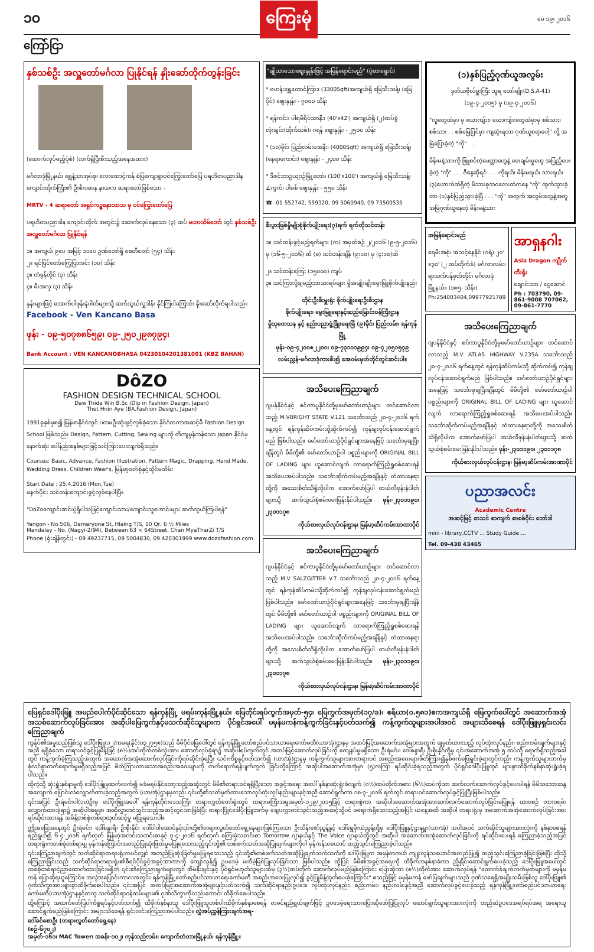၁၀ ကြေးမုံ မေ ၁၉၊ ၂၀၁၆
ကြော်ငြာ
နှစ်သစ်ဦး အလှူတော်မင်္ဂလာ ပြုနိုင်ရန် နှိုးဆော်တိုက်တွန်းခြင်း
(ဆောက်လုပ်မည့်ပုံစံ) (လက်ရှိပြီးစီးသည့်အနေအထား)
မင်္ဂလာဒုံမြို့နယ်၊ ရွှေနံ့သာအုပ်စု၊ လေးထောင့်ကန် စံပြကျေးရွာဝင်ကြွေးတော်ပြေ ပရဟိတပညာဒါန ကျောင်းတိုက်ကြီး၏ ဦးစီးပဓာန နာယက ဆရာတော်ဖြစ်သော -
MRTV - 4 ဆရာတော် အရှင်ကဥ္စနောဘာသ မှ ဝင်ကြွေးတော်ပြေ
ပရဟိတပညာဒါန ကျောင်းတိုက် အတွင်း၌ ဆောက်လုပ်နေသော (၃) ထပ် မဟာသိမ်တော် တွင် နှစ်သစ်ဦး အလှူတော်မင်္ဂလာ ပြုနိုင်ရန်
၁။ အကျယ် ၉ပေ အမြင့် ၁၁ပေ ဥဏ်တော်ရှိ စေတီတော် (၅၄) သိန်း
၂။ ရင်ပြင်တော်ကြွေပြားခင်း (၁၀) သိန်း
၃။ တံခွန်တိုင် (၃) သိန်း
၄။ မီးအလှ (၃) သိန်း
နှန်းများဖြင့် အောက်ပါဖုန်းနံပါတ်များသို့ ဆက်သွယ်လှူဒါန်း နိုင်ကြပါကြောင်း နိုးဆော်လိုက်ရပါသည်။ Facebook - Ven Kancano Basa
ဖုန်း - ၀၉-၅၀၇၈၈၆၅၉၊ ၀၉-၂၅၀၂၉၈၇၉၄၊
Bank Account : VEN KANCANOBHASA 04230104201381001 (KBZ BAHAN)
DôZO
FASHION DESIGN TECHNICAL SCHOOL
Daw Thida Win B.Sc (Dip in Fashion Design, Japan)
Thet Hnin Aye (BA.Fashion Design, Japan)
1991ခုနှစ်မှစ၍ မြန်မာနိုင်ငံတွင် ပထမဦးဆုံးဖွင့်လှစ်ခဲ့သော နိုင်ငံတကာအဆင့်မီ Fashion Design School ဖြစ်သည်။ Design, Pattern, Cutting, Sewing များကို တိကျမှန်ကန်သော Japan နိုင်ငံမှ နောက်ဆုံး ပေါ်နည်းစနစ်များဖြင့်သင်ကြားပေးလျက်ရှိသည်။
Courses: Basic, Advance, Fashion Illustration, Pattern Magic, Drapping, Hand Made, Wedding Dress, Children Wear's, မြန်မာ့ဝတ်စုံနှင့်ထိုင်မသိမ်း
Start Date : 25.4.2016 (Mon,Tue)
မနက်ပိုင်း သင်တန်းကျောင်းဖွင့်လှစ်နေပါပြီ။
"DoZoကျောင်းဆင်းပွဲရှိပါသဖြင့်ကျောင်းသား/ကျောင်းသူဟောင်းများ ဆက်သွယ်ကြပါရန်"
Yangon - No.506, Damaryone St, Hlaing T/S, 10 Qr, 6 ½ Miles
Mandalay - No. (Nagyi-2/94), Between 63 × 64Street, Chan MyaTharZi T/S
Phone (ရုံးချိန်တွင်း) - 09 49237715, 09 5004830, 09 420301999 www.dozofashion.com
"ချိုသာသောဈေးနှုန်းဖြင့် အမြန်ရောင်းမည်" (ပွဲစားရှောင်)
* ဗဟန်းရွှေတောင်ကြား၊ (3300Sqft)အကျယ်ရှိ မြေသီးသန့်၊ (မြေပိုင်) ဈေးနှုန်း - ၇၀၀၀ သိန်း
* ရန်ကင်း၊ ပါရမီရိပ်သာနီး၊ (40'x42') အကျယ်ရှိ (၂)ထပ်ခွဲ လုံးချင်း(တိုက်သစ်)၊ ဂရန် ဈေးနှုန်း - ၂၅၀၀ သိန်း
* (၁၀)မိုင်၊ ပြည်လမ်းမအနီး၊ (4000Sqft) အကျယ်ရှိ မြေသီးသန့်၊(နေရာကောင်း) ဈေးနှုန်း - ၂၄၀၀ သိန်း
* ဒီဇင်ဘာဥယျာဉ်မြို့တော်၊ (100'x100') အကျယ်ရှိ မြေသီးသန့်၊ ∠ကွက်၊ ပါမစ် ဈေးနှုန်း - ၅၅၀ သိန်း
☎- 01 552742, 559320, 09 5060940, 09 73500535
စီးပွားဖြစ်မှိုမျိုးစုံစိုက်ပျိုးရေး(၇)ရက် ရက်တိုသင်တန်း
၁။ သင်တန်းဖွင့်မည့်ရက်များ (က) အမှတ်စဉ် ၂/၂၀၁၆ (၉-၅-၂၀၁၆) မှ (၁၆-၅-၂၀၁၆) ထိ (ခ) သင်တန်းချိန် (၉း၁၀) မှ (၄း၁၀)ထိ
၂။ သင်တန်းကြေး (၁၅၀၀၀) ကျပ်
၃။ သင်ကြားပို့ချမည့်ဘာသာရပ်များ မှိုအမျိုးမျိုးမွေးမြူစိုက်ပျိုးနည်း
တိုင်းဦးစီးမှူးရုံး စိုက်ပျိုးရေးဦးစီးဌာန
စိုက်ပျိုးရေး၊ မွေးမြူရေးနှင့်ဆည်မြောင်းဝန်ကြီးဌာန
မှိုသုတေသန နှင့် နည်းပညာဖွံ့ဖြိုးရေးခြံ (၉)မိုင်၊ ပြည်လမ်း၊ ရန်ကုန်မြို့
ဖုန်း-၀၉-၄၂၀၀၈၂၂၀၀၊ ၀၉-၇၃၁၀၁၉၉၄၊ ၀၉-၄၂၀၅၁၅၇၉
လမ်းညွှန်-မင်္ဂလာဒုံကားစီး၍ အေဝမ်းမှတ်တိုင်တွင်ဆင်းပါ။
အသိပေးကြေညာချက်
ဂျပန်နိုင်ငံနှင့် စင်ကာပူနိုင်ငံတို့မှမော်တော်ယာဉ်များ တင်ဆောင်လာသည့် M.VBRIGHT STATE V.121 သင်္ဘောသည် ၂၀-၄-၂၀၁၆ ရက်နေ့တွင် ရန်ကုန်ဆိပ်ကမ်းသို့ဆိုက်ကပ်၍ ကုန်ချလုပ်ငန်းဆောင်ရွက်မည် ဖြစ်ပါသည်။ မော်တော်ယာဉ်ပိုင်ရှင်များအနေဖြင့် သင်္ဘောမှချပြီးချိန်တွင် မိမိတို့၏ မော်တော်ယာဉ်ပါ ပစ္စည်းများကို ORIGINAL BILL OF LADING များ ယူဆောင်လျက် လာရောက်ကြည့်ရှုစစ်ဆေးရန် အသိပေးအပ်ပါသည်။ သင်္ဘောဆိုက်ကပ်မည့်အချိန်နှင့် တံတားနေရာတို့ကို အသေးစိတ်သိရှိလိုပါက အောက်ဖော်ပြပါ တယ်လီဖုန်းနံပါတ်များသို့ ဆက်သွယ်စုံစမ်းမေးမြန်းနိုင်ပါသည်။ ဖုန်း-၂၃၀၁၁၉၀၊ ၂၃၀၁၁၇၈
ကိုယ်စားလှယ်လုပ်ငန်းဌာန၊ မြန်မာ့ဆိပ်ကမ်းအာဏာပိုင်
အသိပေးကြေညာချက်
ဂျပန်နိုင်ငံနှင့် စင်ကာပူနိုင်ငံတို့မှမော်တော်ယာဉ်များ တင်ဆောင်လာသည့် M.V SALZGITTER V.7 သင်္ဘောသည် ၂၀-၄-၂၀၁၆ ရက်နေ့တွင် ရန်ကုန်ဆိပ်ကမ်းသို့ဆိုက်ကပ်၍ ကုန်ချလုပ်ငန်းဆောင်ရွက်မည် ဖြစ်ပါသည်။ မော်တော်ယာဉ်ပိုင်ရှင်များအနေဖြင့် သင်္ဘောမှချပြီးချိန်တွင် မိမိတို့၏ မော်တော်ယာဉ်ပါ ပစ္စည်းများကို ORIGINAL BILL OF LADING များ ယူဆောင်လျက် လာရောက်ကြည့်ရှုစစ်ဆေးရန် အသိပေးအပ်ပါသည်။ သင်္ဘောဆိုက်ကပ်မည့်အချိန်နှင့် တံတားနေရာတို့ကို အသေးစိတ်သိရှိလိုပါက အောက်ဖော်ပြပါ တယ်လီဖုန်းနံပါတ်များသို့ ဆက်သွယ်စုံစမ်းမေးမြန်းနိုင်ပါသည်။ ဖုန်း-၂၃၀၁၁၉၀၊ ၂၃၀၁၁၇၈
ကိုယ်စားလှယ်လုပ်ငန်းဌာန၊ မြန်မာ့ဆိပ်ကမ်းအာဏာပိုင်
(၁)နှစ်ပြည့်ဂုဏ်ယူအလွမ်း
ဒုတိယဗိုလ်မှူးကြီး သူရ တော်မျိုး(D.S.A-41)
(၁၉-၄-၂၀၁၅) မှ (၁၉-၄-၂၀၁၆)
"လူတွေထဲမှာ မှ ယောကျ်ား၊ ယောကျ်ားတွေထဲမှာမှ စစ်သား၊ စစ်သား . . စစ်မြေပြင်မှာ ကျဆုံးရတာ ဂုဏ်ယူစရာပေါ့" လို့ အမြဲပြောခဲ့တဲ့ "ကို" . . .
မိန်းမနဲ့သားကို ဖြူစင်တဲ့မေတ္တာတွေနဲ့ ဖေးချမ်းမှုတွေ အပြည့်ပေးခဲ့တဲ့ "ကို" . . . ဇီနွေဆိုရင် . . . ကိုရယ်၊ မိန်းမရယ်၊ သားရယ်၊ (၃)ယောက်ထဲရှိတဲ့ မိသားစုဘဝလေးထဲကနေ "ကို" ထွက်သွားခဲ့တာ (၁)နှစ်ပြည့်သွားခဲ့ပြီ . . . "ကို" အတွက် အလွမ်းတွေနဲ့အတူ အမြဲဂုဏ်ယူနေတဲ့ မိန်းမနဲ့သား
အမြန်ရောင်းမည်
ရေမီးအစုံ၊ အသင့်နေနိုင် (ဂရံ) ၂၀' x၃၀' (၂ ထပ်တိုက်ခံ) မင်္ဂလာလမ်း၊ ရာသက်ပန်မှတ်တိုင်၊ မင်္ဂလာဒုံ မြို့နယ်။ (၁၈၅- သိန်း)
Ph:254003404,09977921789
အာရှနဂါး
Asia Dragon ကျိုက်ထီးရိုး
ချောင်းသာ / ငွေဆောင်
Ph : 703790, 09-861-9008 707062, 09-861-7770
အသိပေးကြေညာချက်
ဂျပန်နိုင်ငံနှင့် စင်ကာပူနိုင်ငံတို့မှမော်တော်ယာဉ်များ တင်ဆောင်လာသည့် M.V ATLAS HIGHWAY V.235A သင်္ဘောသည် ၂၀-၄-၂၀၁၆ ရက်နေ့တွင် ရန်ကုန်ဆိပ်ကမ်းသို့ ဆိုက်ကပ်၍ ကုန်ချလုပ်ငန်းဆောင်ရွက်မည် ဖြစ်ပါသည်။ မော်တော်ယာဉ်ပိုင်ရှင်များအနေဖြင့် သင်္ဘောမှချပြီးချိန်တွင် မိမိတို့၏ မော်တော်ယာဉ်ပါ ပစ္စည်းများကို ORIGINAL BILL OF LADING များ ယူဆောင်လျက် လာရောက်ကြည့်ရှုစစ်ဆေးရန် အသိပေးအပ်ပါသည်။ သင်္ဘောဆိုက်ကပ်မည့်အချိန်နှင့် တံတားနေရာတို့ကို အသေးစိတ်သိရှိလိုပါက အောက်ဖော်ပြပါ တယ်လီဖုန်းနံပါတ်များသို့ ဆက်သွယ်စုံစမ်းမေးမြန်းနိုင်ပါသည်။ ဖုန်း-၂၃၀၁၁၉၀၊ ၂၃၀၁၁၇၈
ကိုယ်စားလှယ်လုပ်ငန်းဌာန၊ မြန်မာ့ဆိပ်ကမ်းအာဏာပိုင်
ပညာအလင်း
Academic Centre
အဆင့်မြင့် စာသင် စာကျက် စာစစ်ဝိုင်း ဘော်ဒါ
mini - library,CCTV ... Study Guide ...
Tel. 09-430 43465
မြေရှင်ဒေါ်ပိုးဖြူ အမည်ပေါက်ပိုင်ဆိုင်သော ရန်ကုန်မြို့ မရမ်းကုန်းမြို့နယ်၊ မြေတိုင်းရပ်ကွက်အမှတ်-၅၄၊ မြေကွက်အမှတ်(၁၇/ခ)၊ ဧရိယာ(၀.၅၈၁)ဧကအကျယ်ရှိ မြေကွက်ပေါ်တွင် အဆောက်အအုံအသစ်ဆောက်လုပ်ခြင်းအား အဆိုပါမြေကွက်နှင့်မသက်ဆိုင်သူများက ပိုင်ရှင်အပေါ် မမှန်မကန်ကန့်ကွက်ခြင်းနှင့်ပတ်သက်၍ ကန့်ကွက်သူများအပါအဝင် အများသိစေရန် ဒေါ်ပိုးဖြူမှရှင်းလင်းကြေညာချက်
ကွန်ုပ်၏အမှုသည်ဖြစ်သူ ဒေါ်ပိုးဖြူ(၁၂/ကမရ(နိုင်)၀၃၂၇၅၈)သည် မိမိပိုင်မြေပေါ်တွင် ရန်ကုန်မြို့တော်စည်ပင်သာယာရေးကော်မတီ(ယာ/အုံ)ဌာနမှ အထပ်မြင့်အဆောက်အအုံများအတွက် ချမှတ်ထားသည့် လုပ်ထုံးလုပ်နည်း၊ စည်းကမ်းချက်များနှင့်အညီ ရရှိခဲ့သော တရားဝင်ခွင့်ပြုမိန့်ဖြင့် (၈½)ထပ်တိုက်တစ်လုံးအား ဆောက်လုပ်ခဲ့ရာ၌ အဆိုပါရပ်ကွက်တွင် အထပ်မြင့်ဆောက်လုပ်ခြင်းကို ကျေနပ်မှုမရှိသော ဦးရဲမင်း၊ ဒေါ်စန္ဒာရီ၊ ဦးစိုးနိုင်တို့မှ ၎င်းအဆောက်အအုံ ၅ ထပ်သို့ ရောက်ရှိသည့်အခါတွင် ကန့်ကွက်ခဲ့ကြသည့်အတွက် အဆောက်အအုံဆောက်လုပ်ခြင်းကိုရပ်ဆိုင်းခဲ့ရပြီး ယင်းကိစ္စနှင့်ပတ်သက်၍ (ယာ/အုံ)ဌာနမှ ကန့်ကွက်သူများအားတရားဝင် အစည်းအဝေးများဖိတ်ကြား၍နှစ်ဖက်ဖြေရှင်းခဲ့ရာတွင်လည်း ကန့်ကွက်သူများဘက်မှ စုံလင်စွာတက်ရောက်မှုမရှိသည့်အပြင် ဖိတ်ကြားထားသောအစည်းအဝေးများကို တက်ရောက်ရန်ပျက်ကွက် ခြင်းတို့ကြောင့် အဆိုပါအဆောက်အအုံမှာ (၅)လကြာ ရပ်ဆိုင်းခဲ့ရသည့်အတွက် ပိုင်ရှင်ဒေါ်ပိုးဖြူတွင် များစွာထိခိုက်နစ်နာဆုံးရှုံးခဲ့ရပါသည်။
ထိုကဲ့သို့ ဆုံးရှုံးနစ်နာမှုကို ဒေါ်ပိုးဖြူမှဆက်လက်၍ မခံမရပ်နိုင်တော့သည့်အဆုံးတွင် မိမိ၏တရားဝင်ရရှိပြီးသော အခွင့်အရေး အပေါ် နစ်နာဆုံးရှုံးခံလျက် (၈½)ထပ်တိုက်အစား (၆½)ထပ်ကိုသာ ဆက်လက်ဆောက်လုပ်ခွင့်ပေးပါရန် မိမိသဘောဆန္ဒအလျောက် ပြောင်းလဲလျှောက်ထားခဲ့သည့်အတွက် (ယာ/အုံ)ဌာနမှလည်း ၎င်းတို့၏သတ်မှတ်ထားသောလုပ်ထုံးလုပ်နည်းများနှင့်အညီ ဆောင်ရွက်ကာ ၁၈-၃-၂၀၁၆ ရက်တွင် တရားဝင်ဆောက်လုပ်ခွင့်ပြုပြီးဖြစ်ပါသည်။
၎င်းအပြင် ဦးရဲမင်းပါ(၁၀)ဦးမှ ဒေါ်ပိုးဖြူအပေါ် ရန်ကုန်တိုင်းဒေသကြီး တရားလွှတ်တော်ရုံးတွင် တရားမကြီးအမှုအမှတ်-၁၂၉/၂၀၁၅ဖြင့် တရားစွဲကာ အဆိုပါအဆောက်အအုံအားဆက်လက်ဆောက်လုပ်ခြင်းမပြုရန် ထာဝစဉ် တားဝရမ်းလျှောက်ထားခဲ့ရာ၌ အဆိုပါအမှုမှာ အဆိုလွှာတင်သွင်းသည့်အဆင့်တွင်သာဖြစ်ပြီး တရားပြိုင်ဒေါ်ပိုးဖြူဘက်မှ ချေပလွှာတင်သွင်းသည့်အဆင့်သို့ပင် မရောက်ရှိသေးသည့်အပြင် ယနေ့အထိ အဆိုပါ တရားရုံးမှ အဆောက်အအုံဆောက်လုပ်ခြင်းအား ရပ်ဆိုင်းထားရန် အမိန့်တစ်စုံတစ်ရာထုတ်ဆင့်မှု မပြုရသေးပါ။
ဤအခြေအနေတွင် ဦးရဲမင်း၊ ဒေါ်စန္ဒာရီ၊ ဦးစိုးနိုင်၊ ဒေါ်ဝါဝါအောင်နှင့်၎င်းတို့၏တရားလွှတ်တော်ရှေ့နေများဖြစ်ကြသော ဦးသိန်းဇော်ညွန့်နှင့် ဒေါ်ရွှေမိုးယံညွန့်တို့မှ ဒေါ်ပိုးဖြူနှင့်ဌာနမှူး(ယာ/အုံ) အပါအဝင် သက်ဆိုင်သူများအားလုံးကို နစ်နာစေရန်ရည်ရွယ်၍ ၆-၄-၂၀၁၆ ရက်ထုတ် မြန်မာ့အလင်းသတင်းစာနှင့် ၇-၄-၂၀၁၆ ရက်ထုတ် ကြေးမုံသတင်းစာ Tomorrow ဂျာနယ်နှင့် The Voice ဂျာနယ်တို့တွင် အဆိုပါ အဆောက်အအုံဆောက်လုပ်ခြင်းကို ရပ်ဆိုင်းပေးရန် ကြေညာခဲ့သည့်အပြင် တရားရုံးကတစ်စုံတစ်ရာမျှ မှန်ကန်ကြောင်းအတည်ပြုဆုံးဖြတ်မှုမပြုရသေးသည့်၎င်းတို့၏ တစ်ဖက်သတ်အဆိုပြုချက်များကိုပါ မှန်ကန်သယောင် ထည့်သွင်းကြေညာခဲ့ပါသည်။
၎င်းကြေညာချက်တွင် သက်ဆိုင်ရာတရားရုံးကပင်လျှင် အတည်ပြုဆုံးဖြတ်မှုမပြုရသေးသည့် ၎င်းတို့၏တစ်ဖက်သတ်အဆိုပြုချက်သက်သက်ကို ဒေါ်ပိုးဖြူက အမှန်တကယ် ကျူးလွန်သယောင်အတည်ပြု၍ ထည့်သွင်းကြေညာခဲ့ခြင်းဖြစ်ပြီး ထိုသို့ကြေညာခြင်းသည် သက်ဆိုင်ရာတရားရုံး၏စီရင်ပိုင်ခွင့်အခွင့်အာဏာကို ကျော်လွန်၍ ဥပဒေမဲ့ မထီမဲ့မြင်ပြုလုပ်ခြင်းသာ ဖြစ်ပါသည်။ ထို့ပြင် မိမိ၏အခွင့်အရေးကို ထိခိုက်အနစ်နာခံကာ ညှိနှိုင်းဆောင်ရွက်ပေးခဲ့သည့် ဒေါ်ပိုးဖြူအပေါ်တွင် တစ်စုံတစ်ရာငဲ့ညှာထောက်ထားခြင်းမရှိဘဲ ၎င်း၏ကြေညာချက်များတွင် အိမ်နီးချင်းနှင့် ပိုင်ရှင်မဟုတ်သူများထံမှ (၃½)ထပ်တိုက် ဆောက်လုပ်မည်ဖြစ်ကြောင်း ပြောဆိုကာ (၈½)တိုက်အား ဆောက်လုပ်ရန် "ထောက်ခံချက်လက်မှတ်များကို မမှန်မကန် ပြောဆိုရယူကြောင်း၊ အလွဲအပြောင်းကာလအတွင်း ရန်ကုန်မြို့တော်စည်ပင်သာယာရေးကော်မတီ အစည်းအဝေးပြုလုပ်၍ ခွင့်ပြုမိန့်ထုတ်ပေးခဲ့ကြောင်း" စသည့်ဖြင့် မမှန်မကန် ဖော်ပြချက်များသည် ဂုဏ်သရေရှိအမျိုးသမီးဖြစ်သူ ဒေါ်ပိုးဖြူ၏ ဂုဏ်သိက္ခာအားများစွာထိခိုက်စေပါသည်။ ၎င်းအပြင် အထပ်မြင့်အဆောက်အအုံများနှင့်ပတ်သက်၍ သက်ဆိုင်ရာနည်းဥပဒေ၊ လုပ်ထုံးလုပ်နည်း၊ စည်းကမ်း၊ နည်းလမ်းနှင့်အညီ ဆောက်လုပ်ခွင့်ပေးခဲ့သည့် ရန်ကုန်မြို့တော်စည်ပင်သာယာရေးကော်မတီ(ယာ/အုံ)ဌာနနှင့်တကွ သက်ဆိုင်ရာဝန်ထမ်းများ၏ ဂုဏ်သိက္ခာကိုလည်းကောင်း ထိခိုက်စေပါသည်။
ထို့ကြောင့် အထက်ဖော်ပြပါကိစ္စရပ်နှင့်ပတ်သက်၍ ထိခိုက်နစ်နာသူ ဒေါ်ပိုးဖြူသူတစ်ပါးထိခိုက်နစ်နာစေရန် တမင်ရည်ရွယ်ချက်ဖြင့် ဥပဒေမဲ့ရေးသားပြောဆိုဖော်ပြပြုလုပ် ဆောင်ရွက်သူများအားလုံးကို တည်ဆဲဥပဒေအရပ်ရပ်အရ အရေးယူဆောင်ရွက်မည်ဖြစ်ကြောင်း အများသိစေရန် ရှင်းလင်းကြေညာအပ်ပါသည်။ လွှဲအပ်ညွှန်ကြားချက်အရ-
ဒေါ်ခင်စောဦး (တရားလွှတ်တော်ရှေ့နေ)
(စဉ်-၆၇၀၂)
အမှတ်-၁၆၁၊ MAC Tower၊ အခန်း-၁၀၂၊ ကုန်သည်လမ်း၊ ကျောက်တံတားမြို့နယ်၊ ရန်ကုန်မြို့။